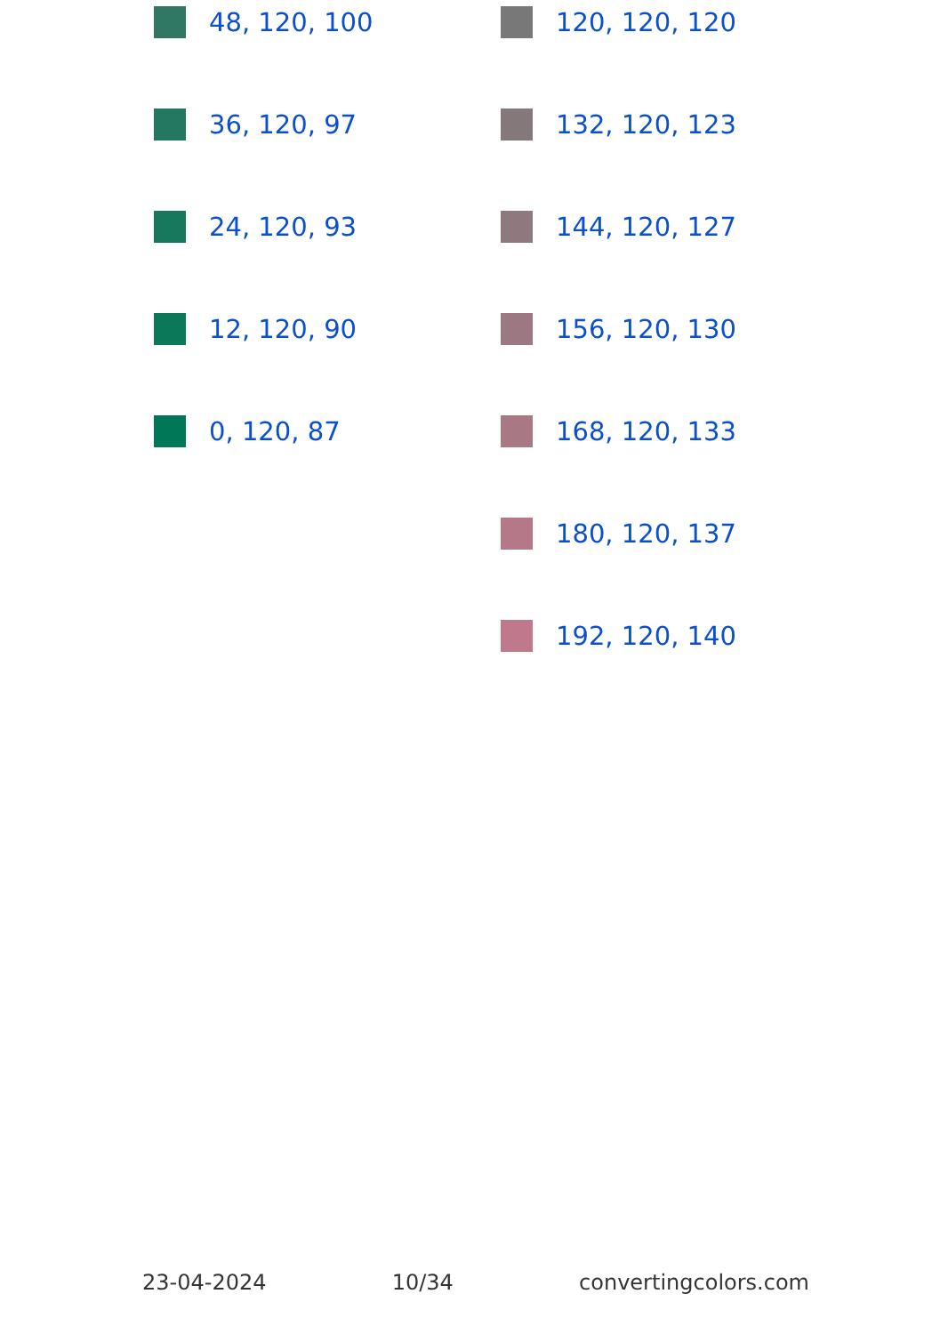48, 120, 100
36, 120, 97
24, 120, 93
12, 120, 90
0, 120, 87
120, 120, 120
132, 120, 123
144, 120, 127
156, 120, 130
168, 120, 133
180, 120, 137
192, 120, 140
23-04-2024 10/34 convertingcolors.com